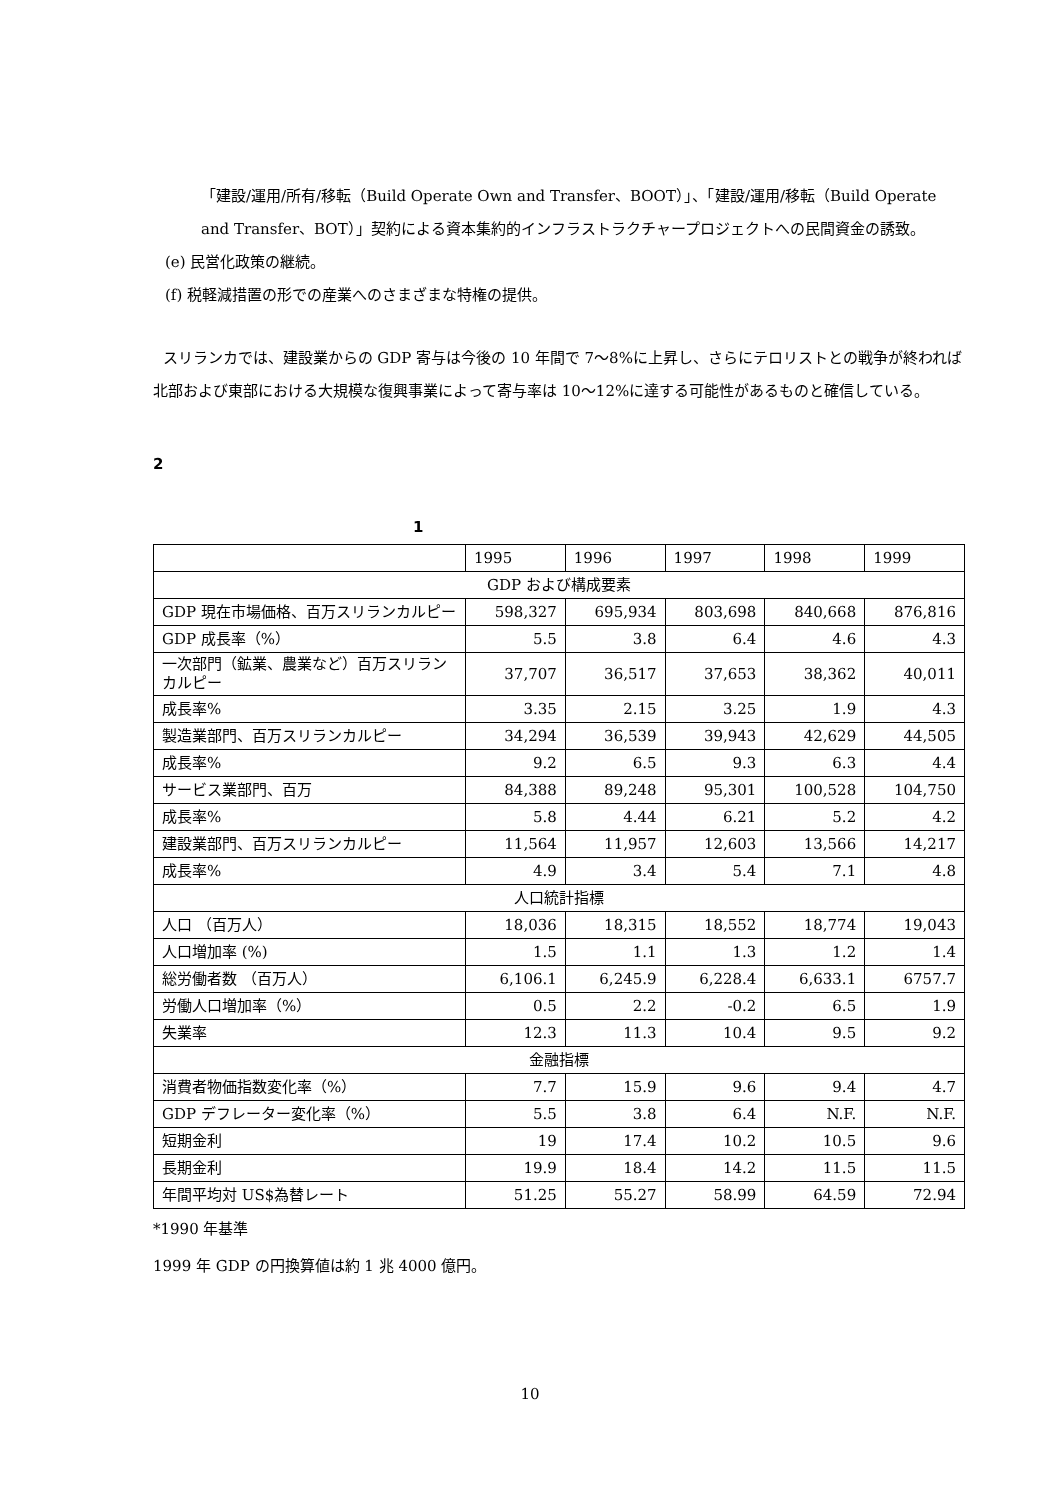「建設/運用/所有/移転（Build Operate Own and Transfer、BOOT）」、「建設/運用/移転（Build Operate and Transfer、BOT）」契約による資本集約的インフラストラクチャープロジェクトへの民間資金の誘致。
(e) 民営化政策の継続。
(f) 税軽減措置の形での産業へのさまざまな特権の提供。
スリランカでは、建設業からの GDP 寄与は今後の 10 年間で 7～8%に上昇し、さらにテロリストとの戦争が終われば北部および東部における大規模な復興事業によって寄与率は 10～12%に達する可能性があるものと確信している。
2
1
| | 1995 | 1996 | 1997 | 1998 | 1999 |
| GDP および構成要素 | | | | | |
| GDP 現在市場価格、百万スリランカルピー | 598,327 | 695,934 | 803,698 | 840,668 | 876,816 |
| GDP 成長率（%） | 5.5 | 3.8 | 6.4 | 4.6 | 4.3 |
| 一次部門（鉱業、農業など）百万スリランカルピー | 37,707 | 36,517 | 37,653 | 38,362 | 40,011 |
| 成長率% | 3.35 | 2.15 | 3.25 | 1.9 | 4.3 |
| 製造業部門、百万スリランカルピー | 34,294 | 36,539 | 39,943 | 42,629 | 44,505 |
| 成長率% | 9.2 | 6.5 | 9.3 | 6.3 | 4.4 |
| サービス業部門、百万 | 84,388 | 89,248 | 95,301 | 100,528 | 104,750 |
| 成長率% | 5.8 | 4.44 | 6.21 | 5.2 | 4.2 |
| 建設業部門、百万スリランカルピー | 11,564 | 11,957 | 12,603 | 13,566 | 14,217 |
| 成長率% | 4.9 | 3.4 | 5.4 | 7.1 | 4.8 |
| 人口統計指標 | | | | | |
| 人口 （百万人） | 18,036 | 18,315 | 18,552 | 18,774 | 19,043 |
| 人口増加率 (%) | 1.5 | 1.1 | 1.3 | 1.2 | 1.4 |
| 総労働者数 （百万人） | 6,106.1 | 6,245.9 | 6,228.4 | 6,633.1 | 6757.7 |
| 労働人口増加率（%） | 0.5 | 2.2 | -0.2 | 6.5 | 1.9 |
| 失業率 | 12.3 | 11.3 | 10.4 | 9.5 | 9.2 |
| 金融指標 | | | | | |
| 消費者物価指数変化率（%） | 7.7 | 15.9 | 9.6 | 9.4 | 4.7 |
| GDP デフレーター変化率（%） | 5.5 | 3.8 | 6.4 | N.F. | N.F. |
| 短期金利 | 19 | 17.4 | 10.2 | 10.5 | 9.6 |
| 長期金利 | 19.9 | 18.4 | 14.2 | 11.5 | 11.5 |
| 年間平均対 US$為替レート | 51.25 | 55.27 | 58.99 | 64.59 | 72.94 |
*1990 年基準
1999 年 GDP の円換算値は約 1 兆 4000 億円。
10